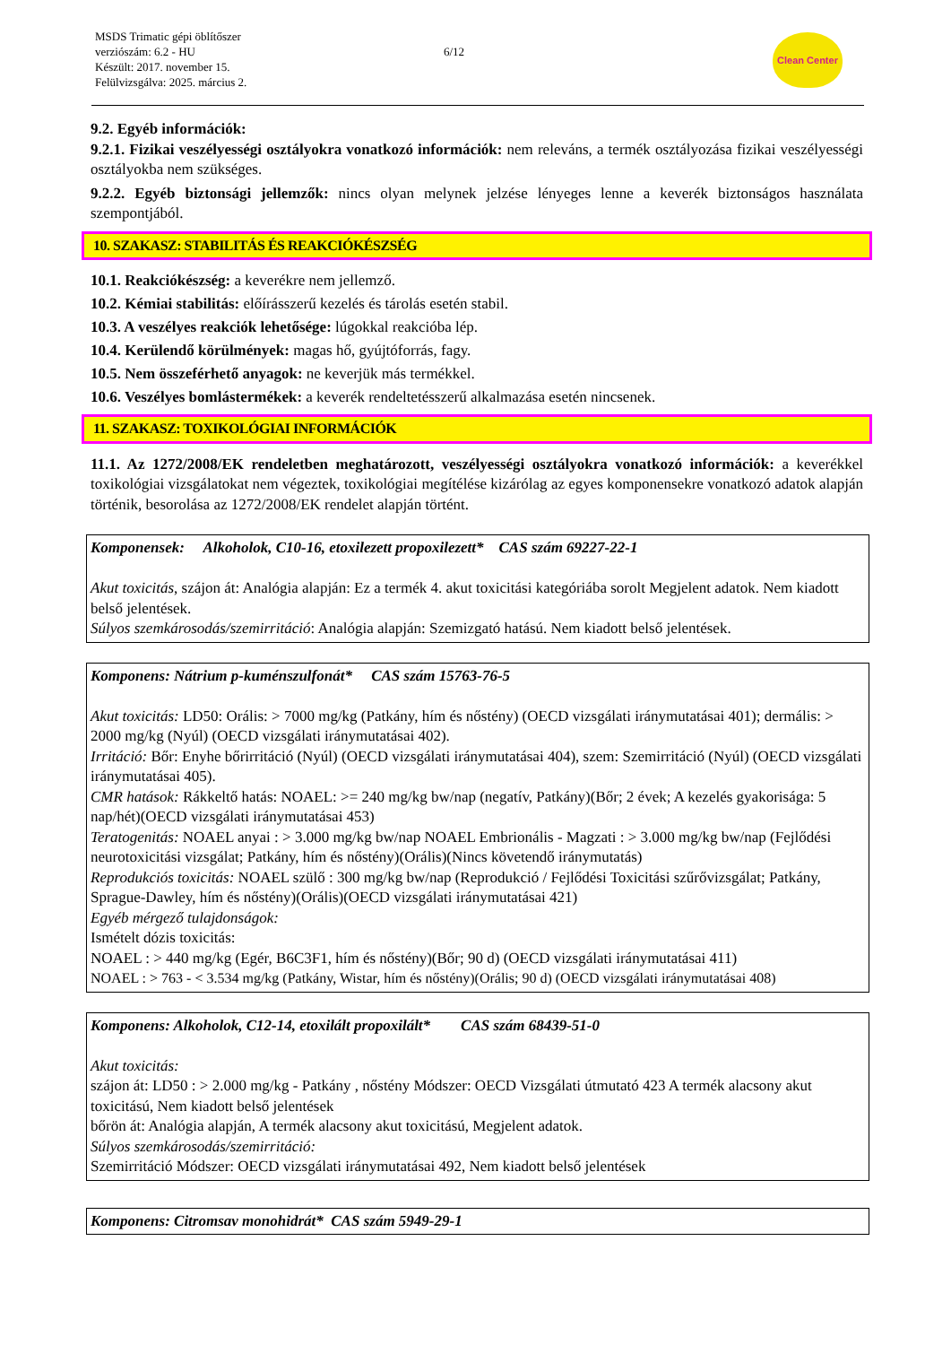MSDS Trimatic gépi öblítőszer
verziószám: 6.2 - HU
Készült: 2017. november 15.
Felülvizsgálva: 2025. március 2.
6/12
Clean Center
9.2. Egyéb információk:
9.2.1. Fizikai veszélyességi osztályokra vonatkozó információk: nem releváns, a termék osztályozása fizikai veszélyességi osztályokba nem szükséges.
9.2.2. Egyéb biztonsági jellemzők: nincs olyan melynek jelzése lényeges lenne a keverék biztonságos használata szempontjából.
10. SZAKASZ: STABILITÁS ÉS REAKCIÓKÉSZSÉG
10.1. Reakciókészség: a keverékre nem jellemző.
10.2. Kémiai stabilitás: előírásszerű kezelés és tárolás esetén stabil.
10.3. A veszélyes reakciók lehetősége: lúgokkal reakcióba lép.
10.4. Kerülendő körülmények: magas hő, gyújtóforrás, fagy.
10.5. Nem összeférhető anyagok: ne keverjük más termékkel.
10.6. Veszélyes bomlástermékek: a keverék rendeltetésszerű alkalmazása esetén nincsenek.
11. SZAKASZ: TOXIKOLÓGIAI INFORMÁCIÓK
11.1. Az 1272/2008/EK rendeletben meghatározott, veszélyességi osztályokra vonatkozó információk: a keverékkel toxikológiai vizsgálatokat nem végeztek, toxikológiai megítélése kizárólag az egyes komponensekre vonatkozó adatok alapján történik, besorolása az 1272/2008/EK rendelet alapján történt.
| Komponensek: Alkoholok, C10-16, etoxilezett propoxilezett* CAS szám 69227-22-1 Akut toxicitás , szájon át: Analógia alapján: Ez a termék 4. akut toxicitási kategóriába sorolt Megjelent adatok. Nem kiadott belső jelentések. Súlyos szemkárosodás/szemirritáció : Analógia alapján: Szemizgató hatású. Nem kiadott belső jelentések. |
| Komponens: Nátrium p-kuménszulfonát* CAS szám 15763-76-5 Akut toxicitás: LD50: Orális: > 7000 mg/kg (Patkány, hím és nőstény) (OECD vizsgálati iránymutatásai 401); dermális: > 2000 mg/kg (Nyúl) (OECD vizsgálati iránymutatásai 402). Irritáció: Bőr: Enyhe bőrirritáció (Nyúl) (OECD vizsgálati iránymutatásai 404), szem: Szemirritáció (Nyúl) (OECD vizsgálati iránymutatásai 405). CMR hatások: Rákkeltő hatás: NOAEL: >= 240 mg/kg bw/nap (negatív, Patkány)(Bőr; 2 évek; A kezelés gyakorisága: 5 nap/hét)(OECD vizsgálati iránymutatásai 453) Teratogenitás: NOAEL anyai : > 3.000 mg/kg bw/nap NOAEL Embrionális - Magzati : > 3.000 mg/kg bw/nap (Fejlődési neurotoxicitási vizsgálat; Patkány, hím és nőstény)(Orális)(Nincs követendő iránymutatás) Reprodukciós toxicitás: NOAEL szülő : 300 mg/kg bw/nap (Reprodukció / Fejlődési Toxicitási szűrővizsgálat; Patkány, Sprague-Dawley, hím és nőstény)(Orális)(OECD vizsgálati iránymutatásai 421) Egyéb mérgező tulajdonságok: Ismételt dózis toxicitás: NOAEL : > 440 mg/kg (Egér, B6C3F1, hím és nőstény)(Bőr; 90 d) (OECD vizsgálati iránymutatásai 411) NOAEL : > 763 - < 3.534 mg/kg (Patkány, Wistar, hím és nőstény)(Orális; 90 d) (OECD vizsgálati iránymutatásai 408) |
| Komponens: Alkoholok, C12-14, etoxilált propoxilált* CAS szám 68439-51-0 Akut toxicitás: szájon át: LD50 : > 2.000 mg/kg - Patkány , nőstény Módszer: OECD Vizsgálati útmutató 423 A termék alacsony akut toxicitású, Nem kiadott belső jelentések bőrön át: Analógia alapján, A termék alacsony akut toxicitású, Megjelent adatok. Súlyos szemkárosodás/szemirritáció: Szemirritáció Módszer: OECD vizsgálati iránymutatásai 492, Nem kiadott belső jelentések |
| Komponens: Citromsav monohidrát* CAS szám 5949-29-1 |